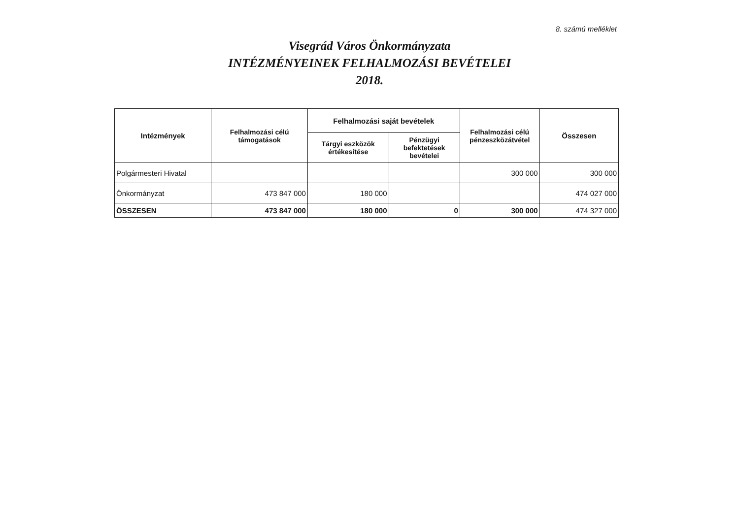8. számú melléklet
Visegrád Város Önkormányzata
INTÉZMÉNYEINEK FELHALMOZÁSI BEVÉTELEI
2018.
| Intézmények | Felhalmozási célú támogatások | Felhalmozási saját bevételek | | Felhalmozási célú pénzeszközátvétel | Összesen |
| --- | --- | --- | --- | --- | --- |
| | | Tárgyi eszközök értékesítése | Pénzügyi befektetések bevételei | | |
| Polgármesteri Hivatal | | | | 300 000 | 300 000 |
| Önkormányzat | 473 847 000 | 180 000 | | | 474 027 000 |
| ÖSSZESEN | 473 847 000 | 180 000 | 0 | 300 000 | 474 327 000 |